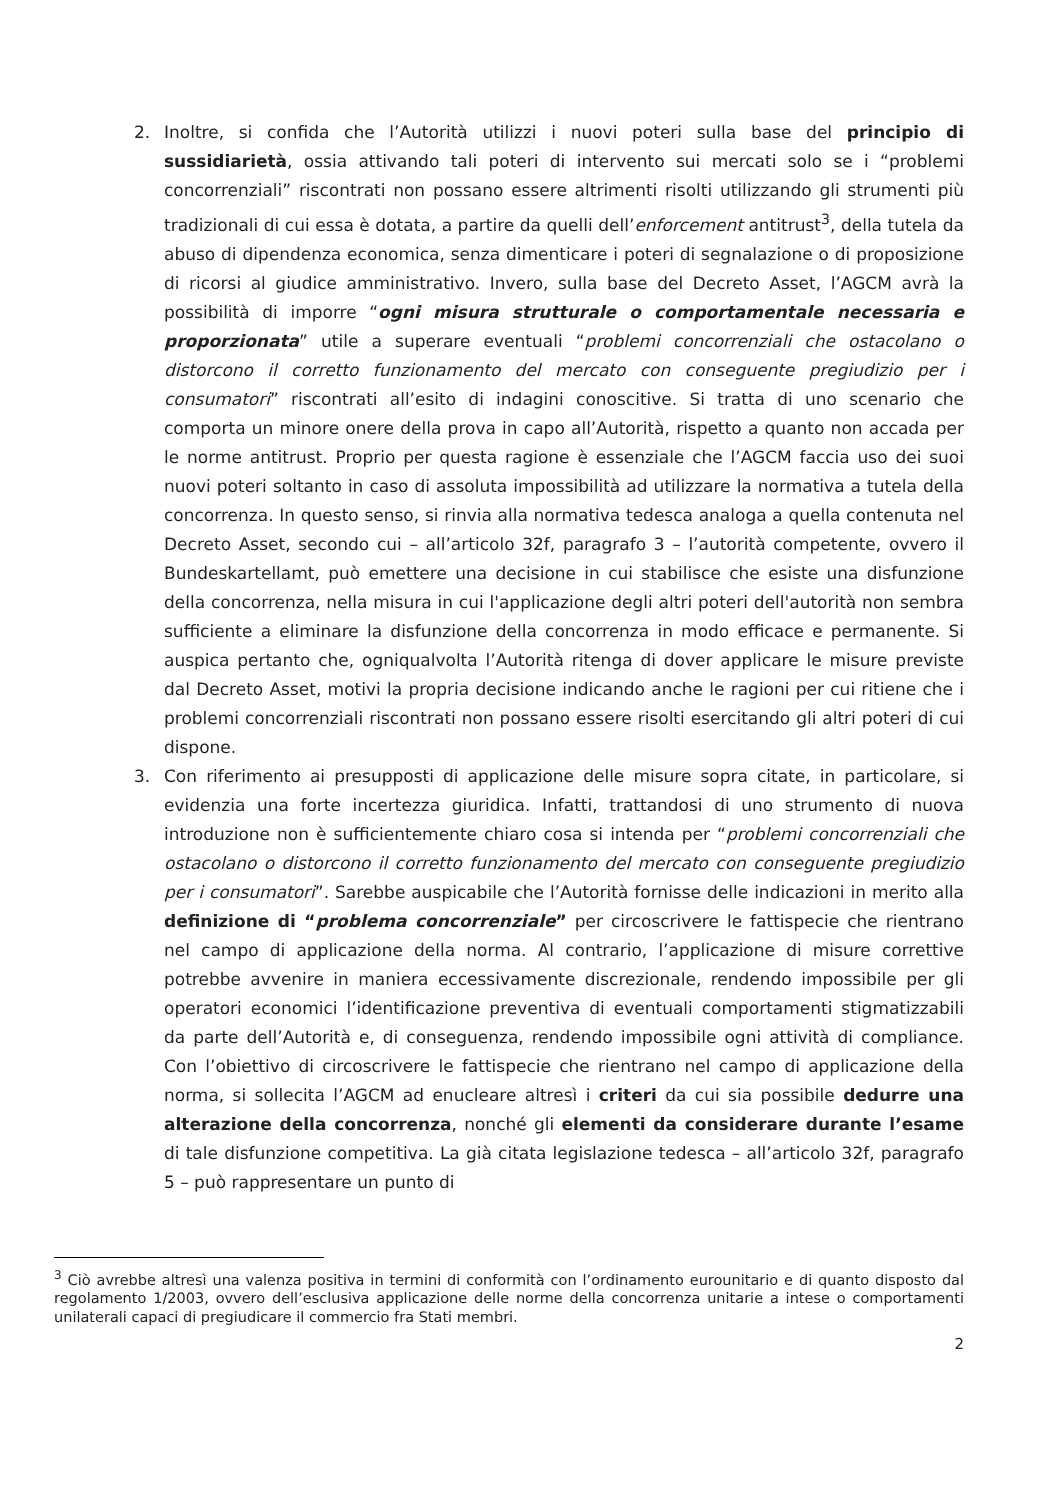2. Inoltre, si confida che l’Autorità utilizzi i nuovi poteri sulla base del principio di sussidiarietà, ossia attivando tali poteri di intervento sui mercati solo se i “problemi concorrenziali” riscontrati non possano essere altrimenti risolti utilizzando gli strumenti più tradizionali di cui essa è dotata, a partire da quelli dell’enforcement antitrust<sup>3</sup>, della tutela da abuso di dipendenza economica, senza dimenticare i poteri di segnalazione o di proposizione di ricorsi al giudice amministrativo. Invero, sulla base del Decreto Asset, l’AGCM avrà la possibilità di imporre “ogni misura strutturale o comportamentale necessaria e proporzionata” utile a superare eventuali “problemi concorrenziali che ostacolano o distorcono il corretto funzionamento del mercato con conseguente pregiudizio per i consumatori” riscontrati all’esito di indagini conoscitive. Si tratta di uno scenario che comporta un minore onere della prova in capo all’Autorità, rispetto a quanto non accada per le norme antitrust. Proprio per questa ragione è essenziale che l’AGCM faccia uso dei suoi nuovi poteri soltanto in caso di assoluta impossibilità ad utilizzare la normativa a tutela della concorrenza. In questo senso, si rinvia alla normativa tedesca analoga a quella contenuta nel Decreto Asset, secondo cui – all’articolo 32f, paragrafo 3 – l’autorità competente, ovvero il Bundeskartellamt, può emettere una decisione in cui stabilisce che esiste una disfunzione della concorrenza, nella misura in cui l'applicazione degli altri poteri dell'autorità non sembra sufficiente a eliminare la disfunzione della concorrenza in modo efficace e permanente. Si auspica pertanto che, ogniqualvolta l’Autorità ritenga di dover applicare le misure previste dal Decreto Asset, motivi la propria decisione indicando anche le ragioni per cui ritiene che i problemi concorrenziali riscontrati non possano essere risolti esercitando gli altri poteri di cui dispone.
3. Con riferimento ai presupposti di applicazione delle misure sopra citate, in particolare, si evidenzia una forte incertezza giuridica. Infatti, trattandosi di uno strumento di nuova introduzione non è sufficientemente chiaro cosa si intenda per “problemi concorrenziali che ostacolano o distorcono il corretto funzionamento del mercato con conseguente pregiudizio per i consumatori”. Sarebbe auspicabile che l’Autorità fornisse delle indicazioni in merito alla definizione di “problema concorrenziale” per circoscrivere le fattispecie che rientrano nel campo di applicazione della norma. Al contrario, l’applicazione di misure correttive potrebbe avvenire in maniera eccessivamente discrezionale, rendendo impossibile per gli operatori economici l’identificazione preventiva di eventuali comportamenti stigmatizzabili da parte dell’Autorità e, di conseguenza, rendendo impossibile ogni attività di compliance. Con l’obiettivo di circoscrivere le fattispecie che rientrano nel campo di applicazione della norma, si sollecita l’AGCM ad enucleare altresì i criteri da cui sia possibile dedurre una alterazione della concorrenza, nonché gli elementi da considerare durante l’esame di tale disfunzione competitiva. La già citata legislazione tedesca – all’articolo 32f, paragrafo 5 – può rappresentare un punto di
<sup>3</sup> Ciò avrebbe altresì una valenza positiva in termini di conformità con l’ordinamento eurounitario e di quanto disposto dal regolamento 1/2003, ovvero dell’esclusiva applicazione delle norme della concorrenza unitarie a intese o comportamenti unilaterali capaci di pregiudicare il commercio fra Stati membri.
2